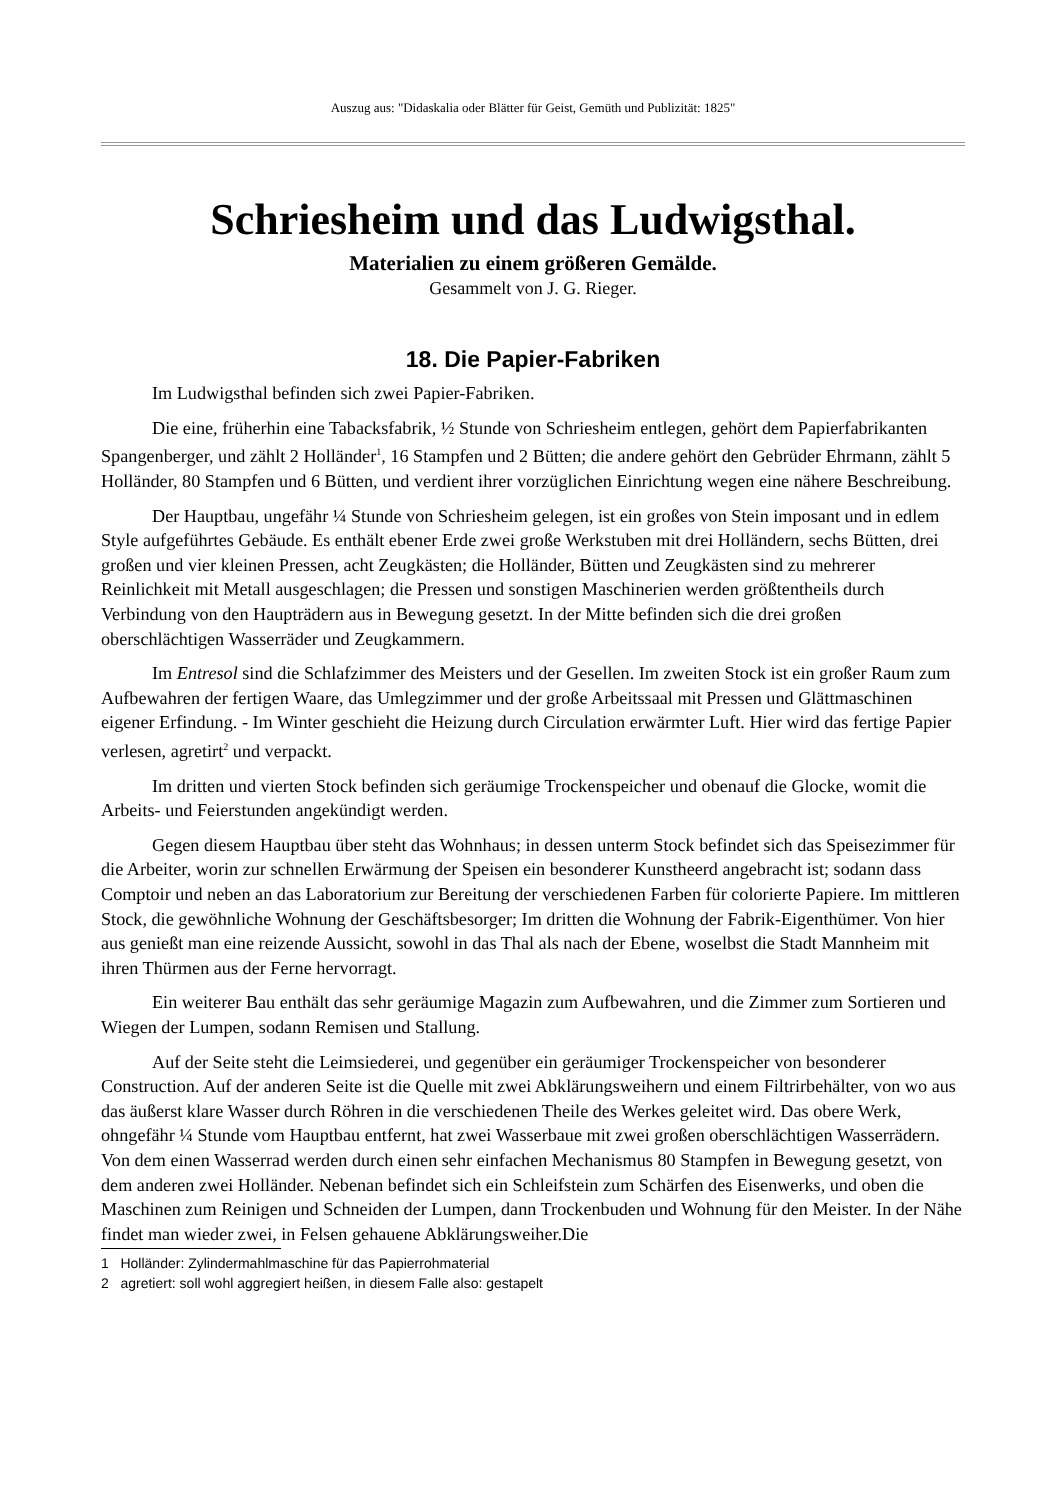Auszug aus: "Didaskalia oder Blätter für Geist, Gemüth und Publizität: 1825"
Schriesheim und das Ludwigsthal.
Materialien zu einem größeren Gemälde.
Gesammelt von J. G. Rieger.
18. Die Papier-Fabriken
Im Ludwigsthal befinden sich zwei Papier-Fabriken.
Die eine, früherhin eine Tabacksfabrik, ½ Stunde von Schriesheim entlegen, gehört dem Papierfabrikanten Spangenberger, und zählt 2 Holländer<sup>1</sup>, 16 Stampfen und 2 Bütten; die andere gehört den Gebrüder Ehrmann, zählt 5 Holländer, 80 Stampfen und 6 Bütten, und verdient ihrer vorzüglichen Einrichtung wegen eine nähere Beschreibung.
Der Hauptbau, ungefähr ¼ Stunde von Schriesheim gelegen, ist ein großes von Stein imposant und in edlem Style aufgeführtes Gebäude. Es enthält ebener Erde zwei große Werkstuben mit drei Holländern, sechs Bütten, drei großen und vier kleinen Pressen, acht Zeugkästen; die Holländer, Bütten und Zeugkästen sind zu mehrerer Reinlichkeit mit Metall ausgeschlagen; die Pressen und sonstigen Maschinerien werden größtentheils durch Verbindung von den Haupträdern aus in Bewegung gesetzt. In der Mitte befinden sich die drei großen oberschlächtigen Wasserräder und Zeugkammern.
Im Entresol sind die Schlafzimmer des Meisters und der Gesellen. Im zweiten Stock ist ein großer Raum zum Aufbewahren der fertigen Waare, das Umlegzimmer und der große Arbeitssaal mit Pressen und Glättmaschinen eigener Erfindung. - Im Winter geschieht die Heizung durch Circulation erwärmter Luft. Hier wird das fertige Papier verlesen, agretirt<sup>2</sup> und verpackt.
Im dritten und vierten Stock befinden sich geräumige Trockenspeicher und obenauf die Glocke, womit die Arbeits- und Feierstunden angekündigt werden.
Gegen diesem Hauptbau über steht das Wohnhaus; in dessen unterm Stock befindet sich das Speisezimmer für die Arbeiter, worin zur schnellen Erwärmung der Speisen ein besonderer Kunstheerd angebracht ist; sodann dass Comptoir und neben an das Laboratorium zur Bereitung der verschiedenen Farben für colorierte Papiere. Im mittleren Stock, die gewöhnliche Wohnung der Geschäftsbesorger; Im dritten die Wohnung der Fabrik-Eigenthümer. Von hier aus genießt man eine reizende Aussicht, sowohl in das Thal als nach der Ebene, woselbst die Stadt Mannheim mit ihren Thürmen aus der Ferne hervorragt.
Ein weiterer Bau enthält das sehr geräumige Magazin zum Aufbewahren, und die Zimmer zum Sortieren und Wiegen der Lumpen, sodann Remisen und Stallung.
Auf der Seite steht die Leimsiederei, und gegenüber ein geräumiger Trockenspeicher von besonderer Construction. Auf der anderen Seite ist die Quelle mit zwei Abklärungsweihern und einem Filtrirbehälter, von wo aus das äußerst klare Wasser durch Röhren in die verschiedenen Theile des Werkes geleitet wird. Das obere Werk, ohngefähr ¼ Stunde vom Hauptbau entfernt, hat zwei Wasserbaue mit zwei großen oberschlächtigen Wasserrädern. Von dem einen Wasserrad werden durch einen sehr einfachen Mechanismus 80 Stampfen in Bewegung gesetzt, von dem anderen zwei Holländer. Nebenan befindet sich ein Schleifstein zum Schärfen des Eisenwerks, und oben die Maschinen zum Reinigen und Schneiden der Lumpen, dann Trockenbuden und Wohnung für den Meister. In der Nähe findet man wieder zwei, in Felsen gehauene Abklärungsweiher.Die
1 Holländer: Zylindermahlmaschine für das Papierrohmaterial
2 agretiert: soll wohl aggregiert heißen, in diesem Falle also: gestapelt